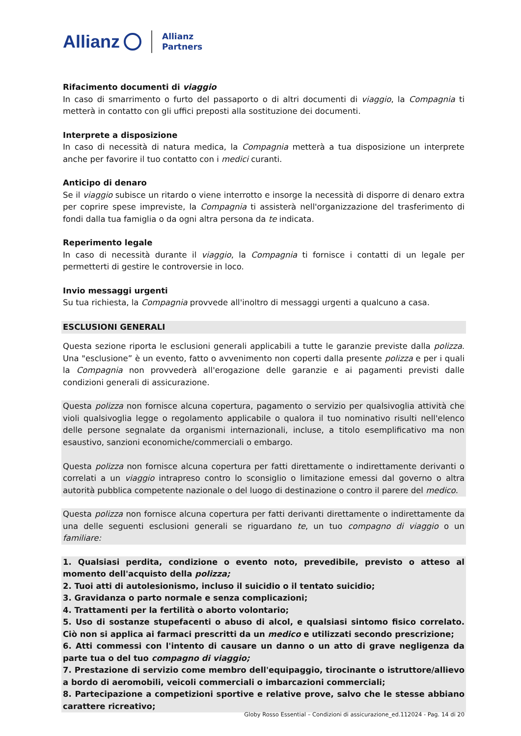Allianz Allianz
Partners
Rifacimento documenti di viaggio
In caso di smarrimento o furto del passaporto o di altri documenti di viaggio, la Compagnia ti metterà in contatto con gli uffici preposti alla sostituzione dei documenti.
Interprete a disposizione
In caso di necessità di natura medica, la Compagnia metterà a tua disposizione un interprete anche per favorire il tuo contatto con i medici curanti.
Anticipo di denaro
Se il viaggio subisce un ritardo o viene interrotto e insorge la necessità di disporre di denaro extra per coprire spese impreviste, la Compagnia ti assisterà nell'organizzazione del trasferimento di fondi dalla tua famiglia o da ogni altra persona da te indicata.
Reperimento legale
In caso di necessità durante il viaggio, la Compagnia ti fornisce i contatti di un legale per permetterti di gestire le controversie in loco.
Invio messaggi urgenti
Su tua richiesta, la Compagnia provvede all'inoltro di messaggi urgenti a qualcuno a casa.
ESCLUSIONI GENERALI
Questa sezione riporta le esclusioni generali applicabili a tutte le garanzie previste dalla polizza. Una "esclusione” è un evento, fatto o avvenimento non coperti dalla presente polizza e per i quali la Compagnia non provvederà all'erogazione delle garanzie e ai pagamenti previsti dalle condizioni generali di assicurazione.
Questa polizza non fornisce alcuna copertura, pagamento o servizio per qualsivoglia attività che violi qualsivoglia legge o regolamento applicabile o qualora il tuo nominativo risulti nell'elenco delle persone segnalate da organismi internazionali, incluse, a titolo esemplificativo ma non esaustivo, sanzioni economiche/commerciali o embargo.
Questa polizza non fornisce alcuna copertura per fatti direttamente o indirettamente derivanti o correlati a un viaggio intrapreso contro lo sconsiglio o limitazione emessi dal governo o altra autorità pubblica competente nazionale o del luogo di destinazione o contro il parere del medico.
Questa polizza non fornisce alcuna copertura per fatti derivanti direttamente o indirettamente da una delle seguenti esclusioni generali se riguardano te, un tuo compagno di viaggio o un familiare:
1. Qualsiasi perdita, condizione o evento noto, prevedibile, previsto o atteso al momento dell'acquisto della polizza;
2. Tuoi atti di autolesionismo, incluso il suicidio o il tentato suicidio;
3. Gravidanza o parto normale e senza complicazioni;
4. Trattamenti per la fertilità o aborto volontario;
5. Uso di sostanze stupefacenti o abuso di alcol, e qualsiasi sintomo fisico correlato. Ciò non si applica ai farmaci prescritti da un medico e utilizzati secondo prescrizione;
6. Atti commessi con l'intento di causare un danno o un atto di grave negligenza da parte tua o del tuo compagno di viaggio;
7. Prestazione di servizio come membro dell'equipaggio, tirocinante o istruttore/allievo a bordo di aeromobili, veicoli commerciali o imbarcazioni commerciali;
8. Partecipazione a competizioni sportive e relative prove, salvo che le stesse abbiano carattere ricreativo;
Globy Rosso Essential – Condizioni di assicurazione_ed.112024 - Pag. 14 di 20